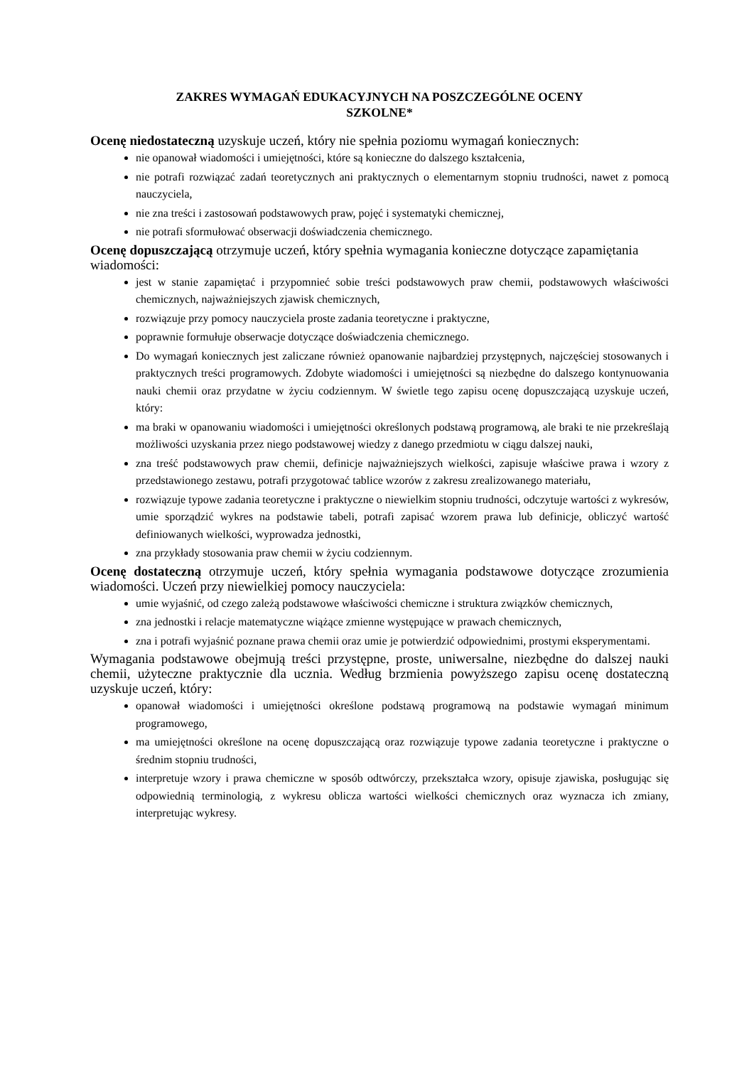ZAKRES WYMAGAŃ EDUKACYJNYCH NA POSZCZEGÓLNE OCENY
SZKOLNE*
Ocenę niedostateczną uzyskuje uczeń, który nie spełnia poziomu wymagań koniecznych:
nie opanował wiadomości i umiejętności, które są konieczne do dalszego kształcenia,
nie potrafi rozwiązać zadań teoretycznych ani praktycznych o elementarnym stopniu trudności, nawet z pomocą nauczyciela,
nie zna treści i zastosowań podstawowych praw, pojęć i systematyki chemicznej,
nie potrafi sformułować obserwacji doświadczenia chemicznego.
Ocenę dopuszczającą otrzymuje uczeń, który spełnia wymagania konieczne dotyczące zapamiętania wiadomości:
jest w stanie zapamiętać i przypomnieć sobie treści podstawowych praw chemii, podstawowych właściwości chemicznych, najważniejszych zjawisk chemicznych,
rozwiązuje przy pomocy nauczyciela proste zadania teoretyczne i praktyczne,
poprawnie formułuje obserwacje dotyczące doświadczenia chemicznego.
Do wymagań koniecznych jest zaliczane również opanowanie najbardziej przystępnych, najczęściej stosowanych i praktycznych treści programowych. Zdobyte wiadomości i umiejętności są niezbędne do dalszego kontynuowania nauki chemii oraz przydatne w życiu codziennym. W świetle tego zapisu ocenę dopuszczającą uzyskuje uczeń, który:
ma braki w opanowaniu wiadomości i umiejętności określonych podstawą programową, ale braki te nie przekreślają możliwości uzyskania przez niego podstawowej wiedzy z danego przedmiotu w ciągu dalszej nauki,
zna treść podstawowych praw chemii, definicje najważniejszych wielkości, zapisuje właściwe prawa i wzory z przedstawionego zestawu, potrafi przygotować tablice wzorów z zakresu zrealizowanego materiału,
rozwiązuje typowe zadania teoretyczne i praktyczne o niewielkim stopniu trudności, odczytuje wartości z wykresów, umie sporządzić wykres na podstawie tabeli, potrafi zapisać wzorem prawa lub definicje, obliczyć wartość definiowanych wielkości, wyprowadza jednostki,
zna przykłady stosowania praw chemii w życiu codziennym.
Ocenę dostateczną otrzymuje uczeń, który spełnia wymagania podstawowe dotyczące zrozumienia wiadomości. Uczeń przy niewielkiej pomocy nauczyciela:
umie wyjaśnić, od czego zależą podstawowe właściwości chemiczne i struktura związków chemicznych,
zna jednostki i relacje matematyczne wiążące zmienne występujące w prawach chemicznych,
zna i potrafi wyjaśnić poznane prawa chemii oraz umie je potwierdzić odpowiednimi, prostymi eksperymentami.
Wymagania podstawowe obejmują treści przystępne, proste, uniwersalne, niezbędne do dalszej nauki chemii, użyteczne praktycznie dla ucznia. Według brzmienia powyższego zapisu ocenę dostateczną uzyskuje uczeń, który:
opanował wiadomości i umiejętności określone podstawą programową na podstawie wymagań minimum programowego,
ma umiejętności określone na ocenę dopuszczającą oraz rozwiązuje typowe zadania teoretyczne i praktyczne o średnim stopniu trudności,
interpretuje wzory i prawa chemiczne w sposób odtwórczy, przekształca wzory, opisuje zjawiska, posługując się odpowiednią terminologią, z wykresu oblicza wartości wielkości chemicznych oraz wyznacza ich zmiany, interpretując wykresy.